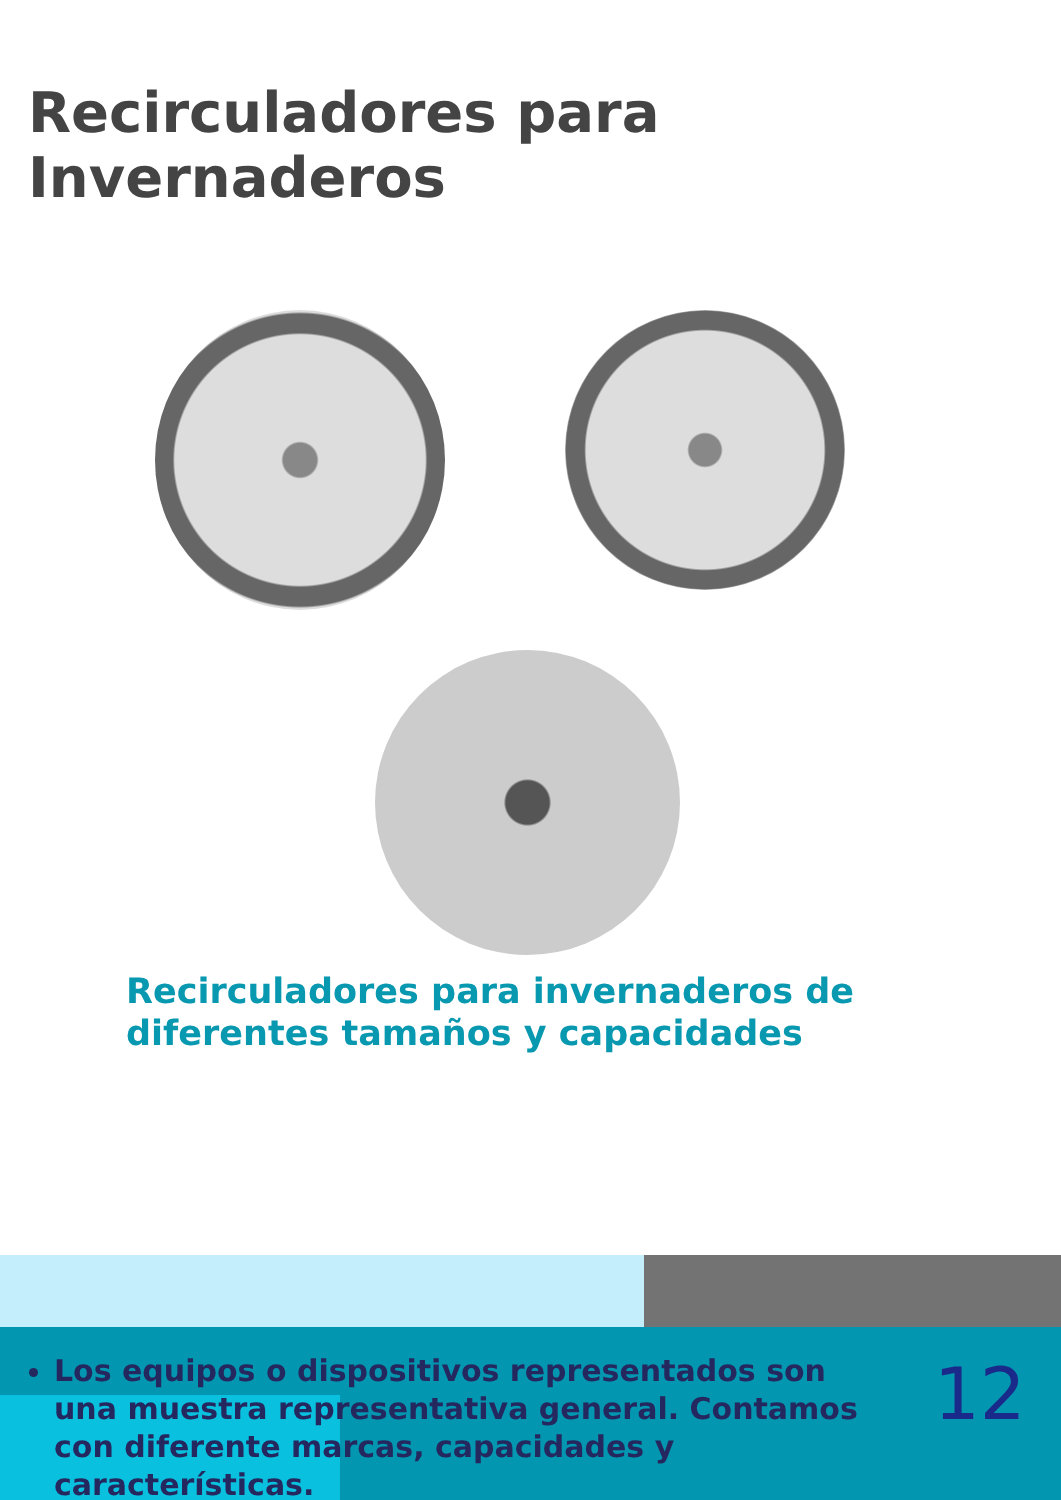Recirculadores para Invernaderos
Recirculadores para invernaderos de diferentes tamaños y capacidades
Los equipos o dispositivos representados son una muestra representativa general. Contamos con diferente marcas, capacidades y características.
12